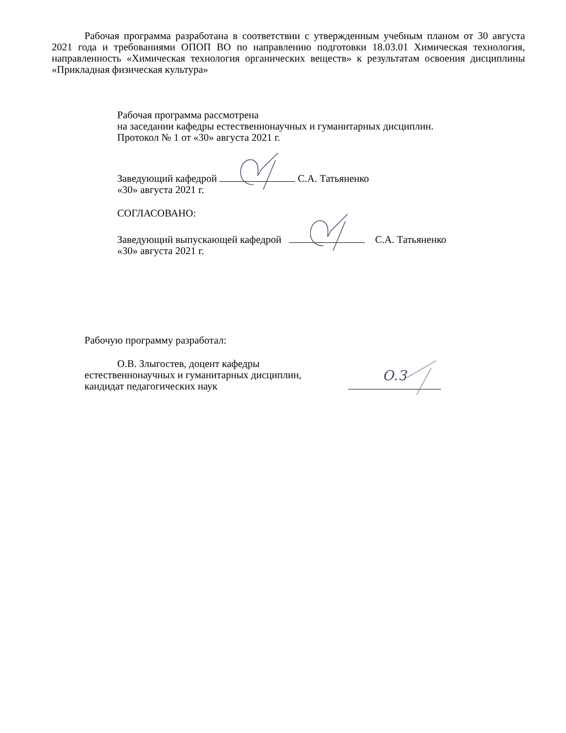Рабочая программа разработана в соответствии с утвержденным учебным планом от 30 августа 2021 года и требованиями ОПОП ВО по направлению подготовки 18.03.01 Химическая технология, направленность «Химическая технология органических веществ» к результатам освоения дисциплины «Прикладная физическая культура»
Рабочая программа рассмотрена
на заседании кафедры естественнонаучных и гуманитарных дисциплин.
Протокол № 1 от «30» августа 2021 г.
Заведующий кафедрой С.А. Татьяненко
«30» августа 2021 г.
СОГЛАСОВАНО:
Заведующий выпускающей кафедрой С.А. Татьяненко
«30» августа 2021 г.
Рабочую программу разработал:
О.В. Злыгостев, доцент кафедры
естественнонаучных и гуманитарных дисциплин,
кандидат педагогических наук
О.З